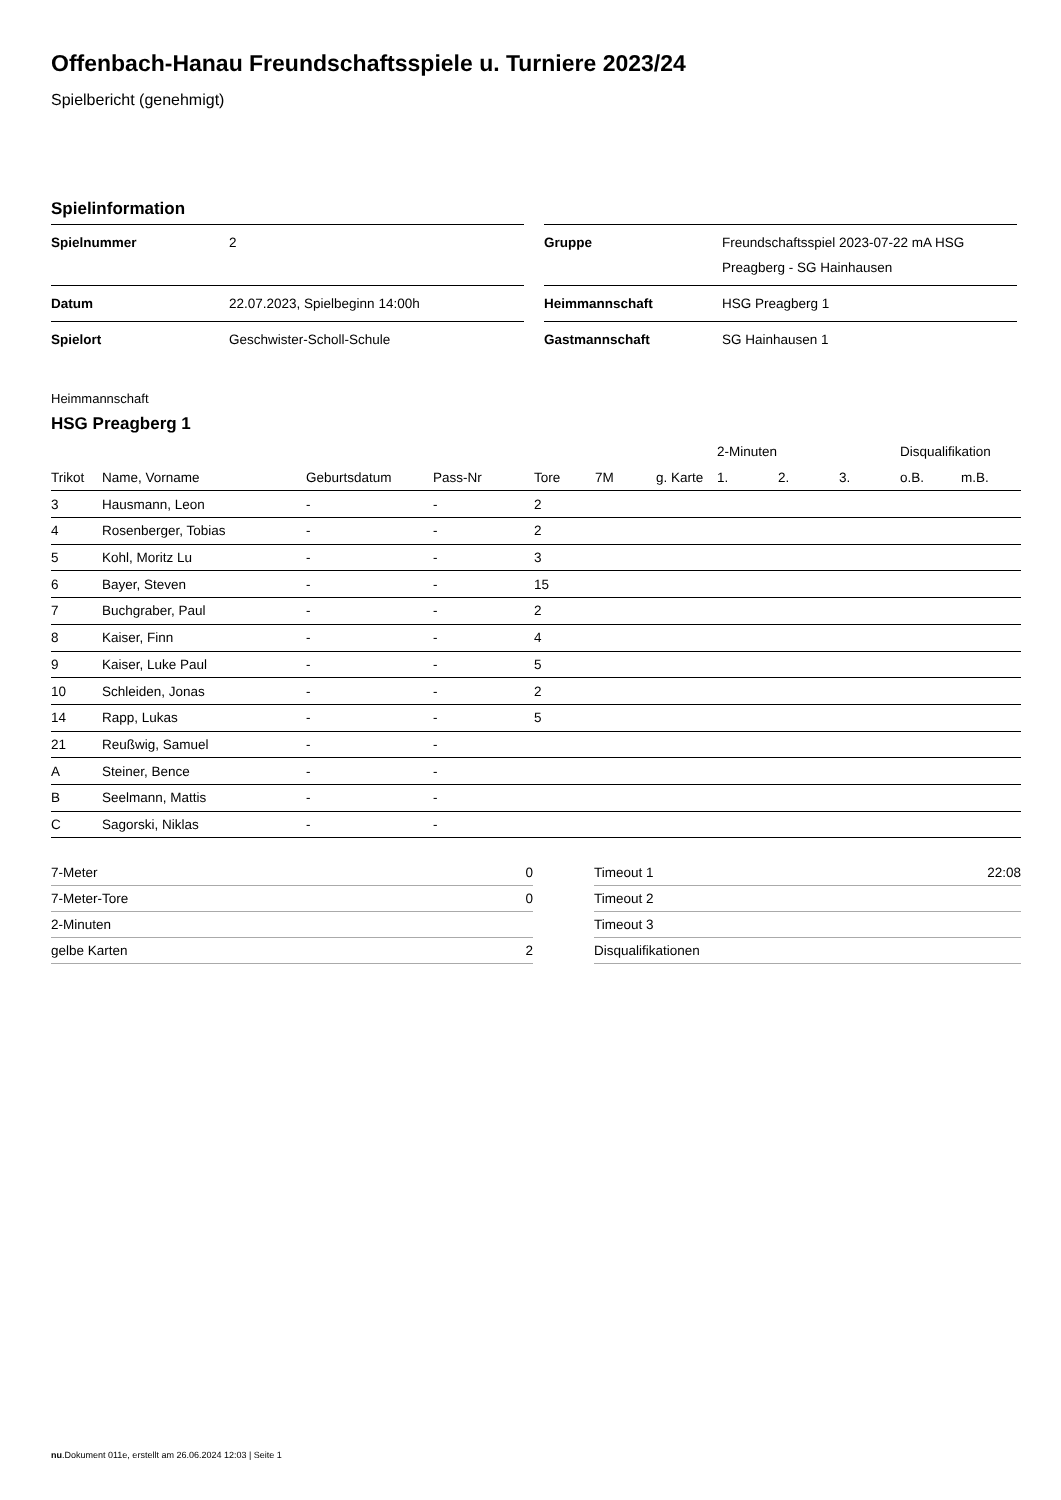Offenbach-Hanau Freundschaftsspiele u. Turniere 2023/24
Spielbericht (genehmigt)
Spielinformation
| Spielnummer | 2 |
| Datum | 22.07.2023, Spielbeginn 14:00h |
| Spielort | Geschwister-Scholl-Schule |
| Gruppe | Freundschaftsspiel 2023-07-22 mA HSG Preagberg - SG Hainhausen |
| Heimmannschaft | HSG Preagberg 1 |
| Gastmannschaft | SG Hainhausen 1 |
Heimmannschaft
HSG Preagberg 1
| | | | | | | | 2-Minuten | | | Disqualifikation | |
| --- | --- | --- | --- | --- | --- | --- | --- | --- | --- | --- | --- |
| Trikot | Name, Vorname | Geburtsdatum | Pass-Nr | Tore | 7M | g. Karte | 1. | 2. | 3. | o.B. | m.B. |
| 3 | Hausmann, Leon | - | - | 2 | | | | | | | |
| 4 | Rosenberger, Tobias | - | - | 2 | | | | | | | |
| 5 | Kohl, Moritz Lu | - | - | 3 | | | | | | | |
| 6 | Bayer, Steven | - | - | 15 | | | | | | | |
| 7 | Buchgraber, Paul | - | - | 2 | | | | | | | |
| 8 | Kaiser, Finn | - | - | 4 | | | | | | | |
| 9 | Kaiser, Luke Paul | - | - | 5 | | | | | | | |
| 10 | Schleiden, Jonas | - | - | 2 | | | | | | | |
| 14 | Rapp, Lukas | - | - | 5 | | | | | | | |
| 21 | Reußwig, Samuel | - | - | | | | | | | | |
| A | Steiner, Bence | - | - | | | | | | | | |
| B | Seelmann, Mattis | - | - | | | | | | | | |
| C | Sagorski, Niklas | - | - | | | | | | | | |
| 7-Meter | 0 |
| 7-Meter-Tore | 0 |
| 2-Minuten | |
| gelbe Karten | 2 |
| Timeout 1 | 22:08 |
| Timeout 2 | |
| Timeout 3 | |
| Disqualifikationen | |
nu.Dokument 011e, erstellt am 26.06.2024 12:03 | Seite 1